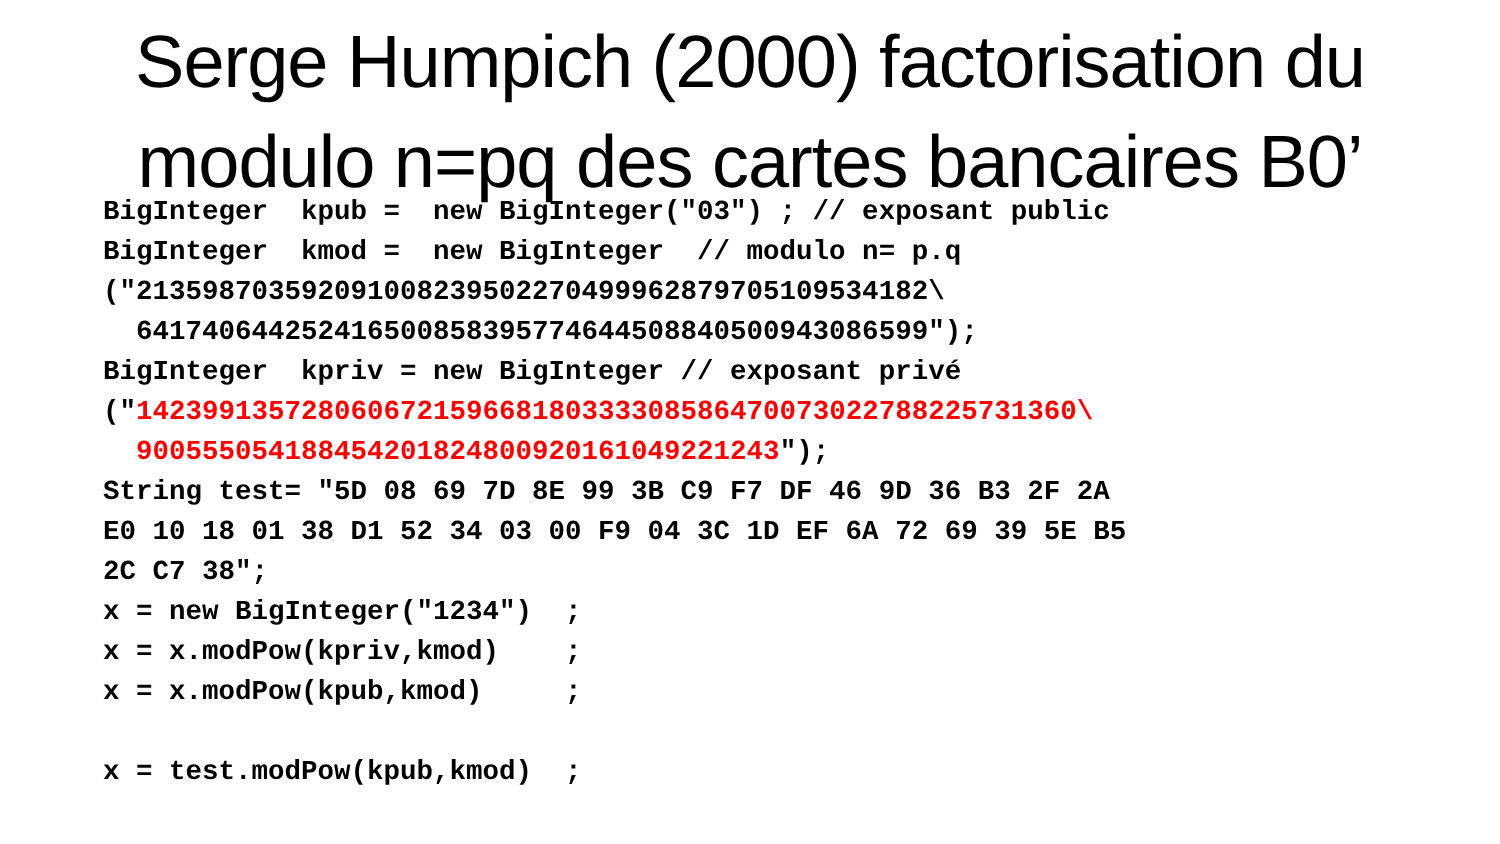Serge Humpich (2000) factorisation du
modulo n=pq des cartes bancaires B0’
BigInteger  kpub =  new BigInteger("03") ; // exposant public
BigInteger  kmod =  new BigInteger  // modulo n= p.q
("213598703592091008239502270499962879705109534182\
  641740644252416500858395774644508840500943086599");
BigInteger  kpriv = new BigInteger // exposant privé
("142399135728060672159668180333308586470073022788225731360\
  900555054188454201824800920161049221243");
String test= "5D 08 69 7D 8E 99 3B C9 F7 DF 46 9D 36 B3 2F 2A
E0 10 18 01 38 D1 52 34 03 00 F9 04 3C 1D EF 6A 72 69 39 5E B5
2C C7 38";
x = new BigInteger("1234")  ;
x = x.modPow(kpriv,kmod)    ;
x = x.modPow(kpub,kmod)     ;

x = test.modPow(kpub,kmod)  ;